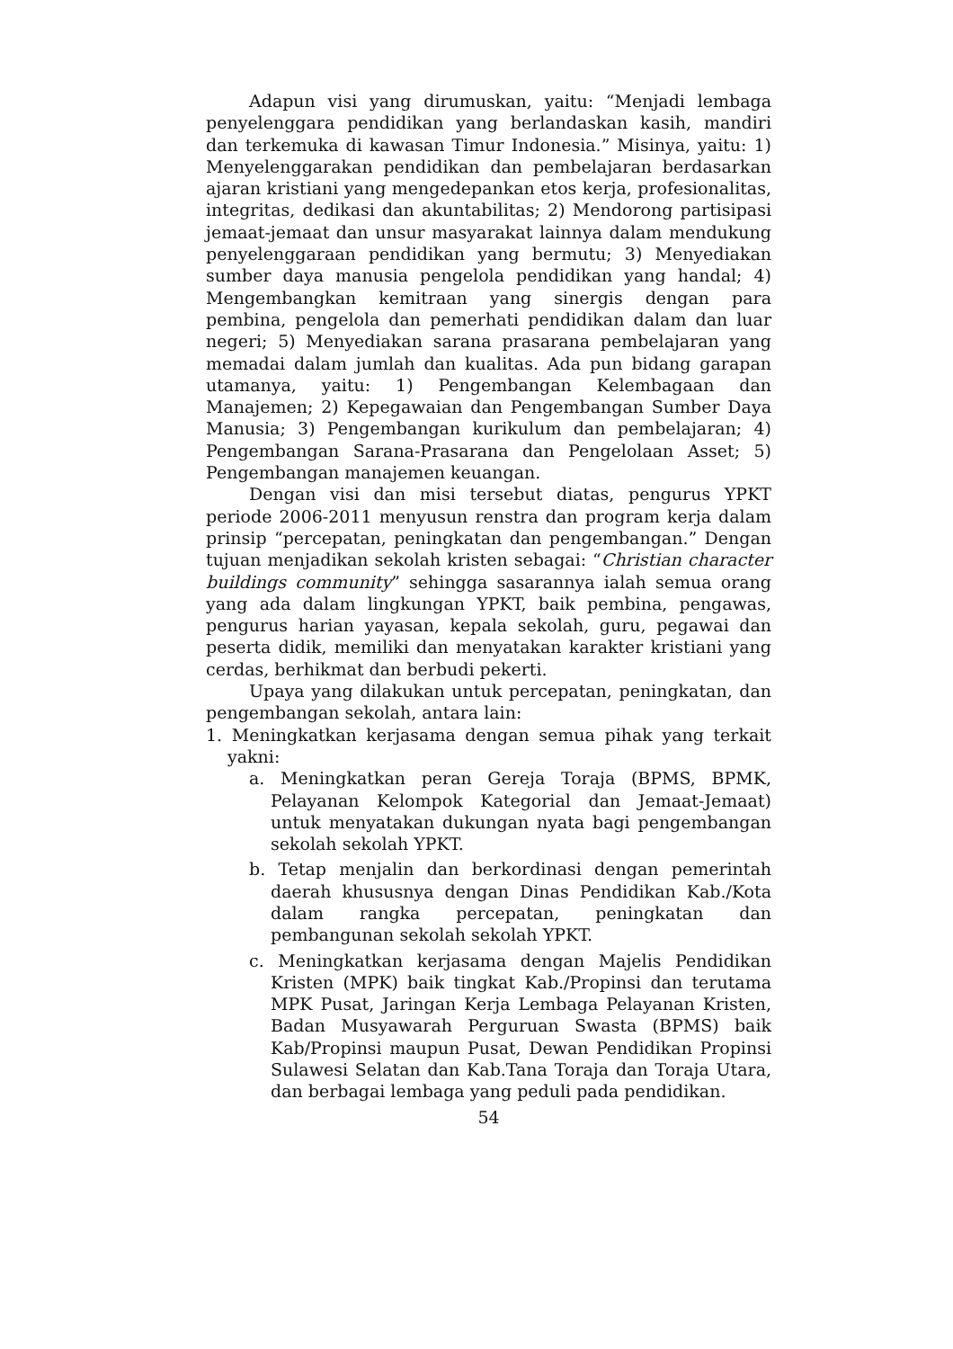Adapun visi yang dirumuskan, yaitu: “Menjadi lembaga penyelenggara pendidikan yang berlandaskan kasih, mandiri dan terkemuka di kawasan Timur Indonesia.” Misinya, yaitu: 1) Menyelenggarakan pendidikan dan pembelajaran berdasarkan ajaran kristiani yang mengedepankan etos kerja, profesionalitas, integritas, dedikasi dan akuntabilitas; 2) Mendorong partisipasi jemaat-jemaat dan unsur masyarakat lainnya dalam mendukung penyelenggaraan pendidikan yang bermutu; 3) Menyediakan sumber daya manusia pengelola pendidikan yang handal; 4) Mengembangkan kemitraan yang sinergis dengan para pembina, pengelola dan pemerhati pendidikan dalam dan luar negeri; 5) Menyediakan sarana prasarana pembelajaran yang memadai dalam jumlah dan kualitas. Ada pun bidang garapan utamanya, yaitu: 1) Pengembangan Kelembagaan dan Manajemen; 2) Kepegawaian dan Pengembangan Sumber Daya Manusia; 3) Pengembangan kurikulum dan pembelajaran; 4) Pengembangan Sarana-Prasarana dan Pengelolaan Asset; 5) Pengembangan manajemen keuangan.
Dengan visi dan misi tersebut diatas, pengurus YPKT periode 2006-2011 menyusun renstra dan program kerja dalam prinsip “percepatan, peningkatan dan pengembangan.” Dengan tujuan menjadikan sekolah kristen sebagai: “Christian character buildings community” sehingga sasarannya ialah semua orang yang ada dalam lingkungan YPKT, baik pembina, pengawas, pengurus harian yayasan, kepala sekolah, guru, pegawai dan peserta didik, memiliki dan menyatakan karakter kristiani yang cerdas, berhikmat dan berbudi pekerti.
Upaya yang dilakukan untuk percepatan, peningkatan, dan pengembangan sekolah, antara lain:
1. Meningkatkan kerjasama dengan semua pihak yang terkait yakni:
a. Meningkatkan peran Gereja Toraja (BPMS, BPMK, Pelayanan Kelompok Kategorial dan Jemaat-Jemaat) untuk menyatakan dukungan nyata bagi pengembangan sekolah sekolah YPKT.
b. Tetap menjalin dan berkordinasi dengan pemerintah daerah khususnya dengan Dinas Pendidikan Kab./Kota dalam rangka percepatan, peningkatan dan pembangunan sekolah sekolah YPKT.
c. Meningkatkan kerjasama dengan Majelis Pendidikan Kristen (MPK) baik tingkat Kab./Propinsi dan terutama MPK Pusat, Jaringan Kerja Lembaga Pelayanan Kristen, Badan Musyawarah Perguruan Swasta (BPMS) baik Kab/Propinsi maupun Pusat, Dewan Pendidikan Propinsi Sulawesi Selatan dan Kab.Tana Toraja dan Toraja Utara, dan berbagai lembaga yang peduli pada pendidikan.
54